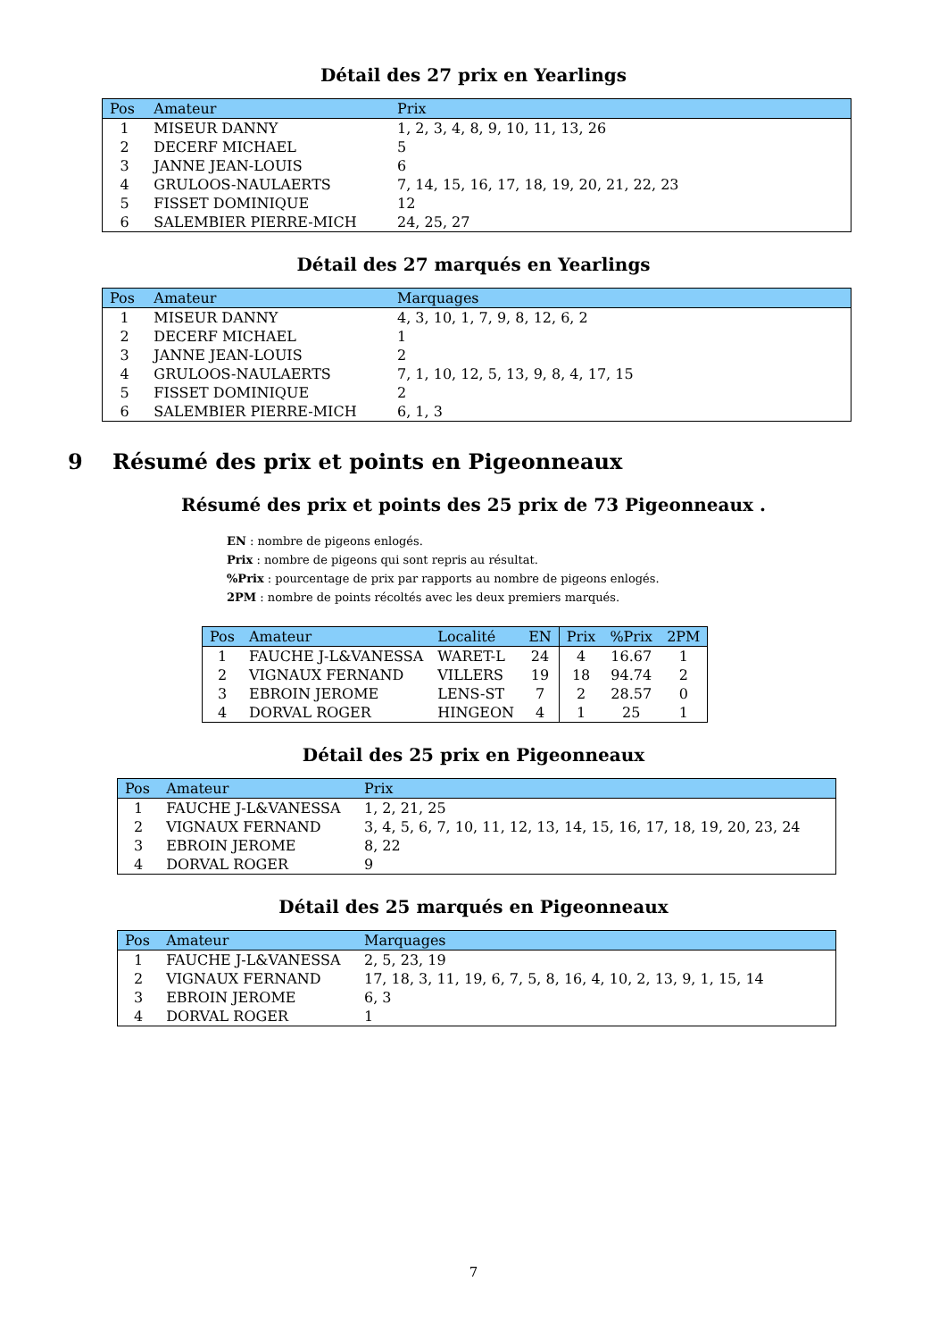Détail des 27 prix en Yearlings
| Pos | Amateur | Prix |
| --- | --- | --- |
| 1 | MISEUR DANNY | 1, 2, 3, 4, 8, 9, 10, 11, 13, 26 |
| 2 | DECERF MICHAEL | 5 |
| 3 | JANNE JEAN-LOUIS | 6 |
| 4 | GRULOOS-NAULAERTS | 7, 14, 15, 16, 17, 18, 19, 20, 21, 22, 23 |
| 5 | FISSET DOMINIQUE | 12 |
| 6 | SALEMBIER PIERRE-MICH | 24, 25, 27 |
Détail des 27 marqués en Yearlings
| Pos | Amateur | Marquages |
| --- | --- | --- |
| 1 | MISEUR DANNY | 4, 3, 10, 1, 7, 9, 8, 12, 6, 2 |
| 2 | DECERF MICHAEL | 1 |
| 3 | JANNE JEAN-LOUIS | 2 |
| 4 | GRULOOS-NAULAERTS | 7, 1, 10, 12, 5, 13, 9, 8, 4, 17, 15 |
| 5 | FISSET DOMINIQUE | 2 |
| 6 | SALEMBIER PIERRE-MICH | 6, 1, 3 |
9 Résumé des prix et points en Pigeonneaux
Résumé des prix et points des 25 prix de 73 Pigeonneaux .
EN : nombre de pigeons enlogés.
Prix : nombre de pigeons qui sont repris au résultat.
%Prix : pourcentage de prix par rapports au nombre de pigeons enlogés.
2PM : nombre de points récoltés avec les deux premiers marqués.
| Pos | Amateur | Localité | EN | Prix | %Prix | 2PM |
| --- | --- | --- | --- | --- | --- | --- |
| 1 | FAUCHE J-L&VANESSA | WARET-L | 24 | 4 | 16.67 | 1 |
| 2 | VIGNAUX FERNAND | VILLERS | 19 | 18 | 94.74 | 2 |
| 3 | EBROIN JEROME | LENS-ST | 7 | 2 | 28.57 | 0 |
| 4 | DORVAL ROGER | HINGEON | 4 | 1 | 25 | 1 |
Détail des 25 prix en Pigeonneaux
| Pos | Amateur | Prix |
| --- | --- | --- |
| 1 | FAUCHE J-L&VANESSA | 1, 2, 21, 25 |
| 2 | VIGNAUX FERNAND | 3, 4, 5, 6, 7, 10, 11, 12, 13, 14, 15, 16, 17, 18, 19, 20, 23, 24 |
| 3 | EBROIN JEROME | 8, 22 |
| 4 | DORVAL ROGER | 9 |
Détail des 25 marqués en Pigeonneaux
| Pos | Amateur | Marquages |
| --- | --- | --- |
| 1 | FAUCHE J-L&VANESSA | 2, 5, 23, 19 |
| 2 | VIGNAUX FERNAND | 17, 18, 3, 11, 19, 6, 7, 5, 8, 16, 4, 10, 2, 13, 9, 1, 15, 14 |
| 3 | EBROIN JEROME | 6, 3 |
| 4 | DORVAL ROGER | 1 |
7